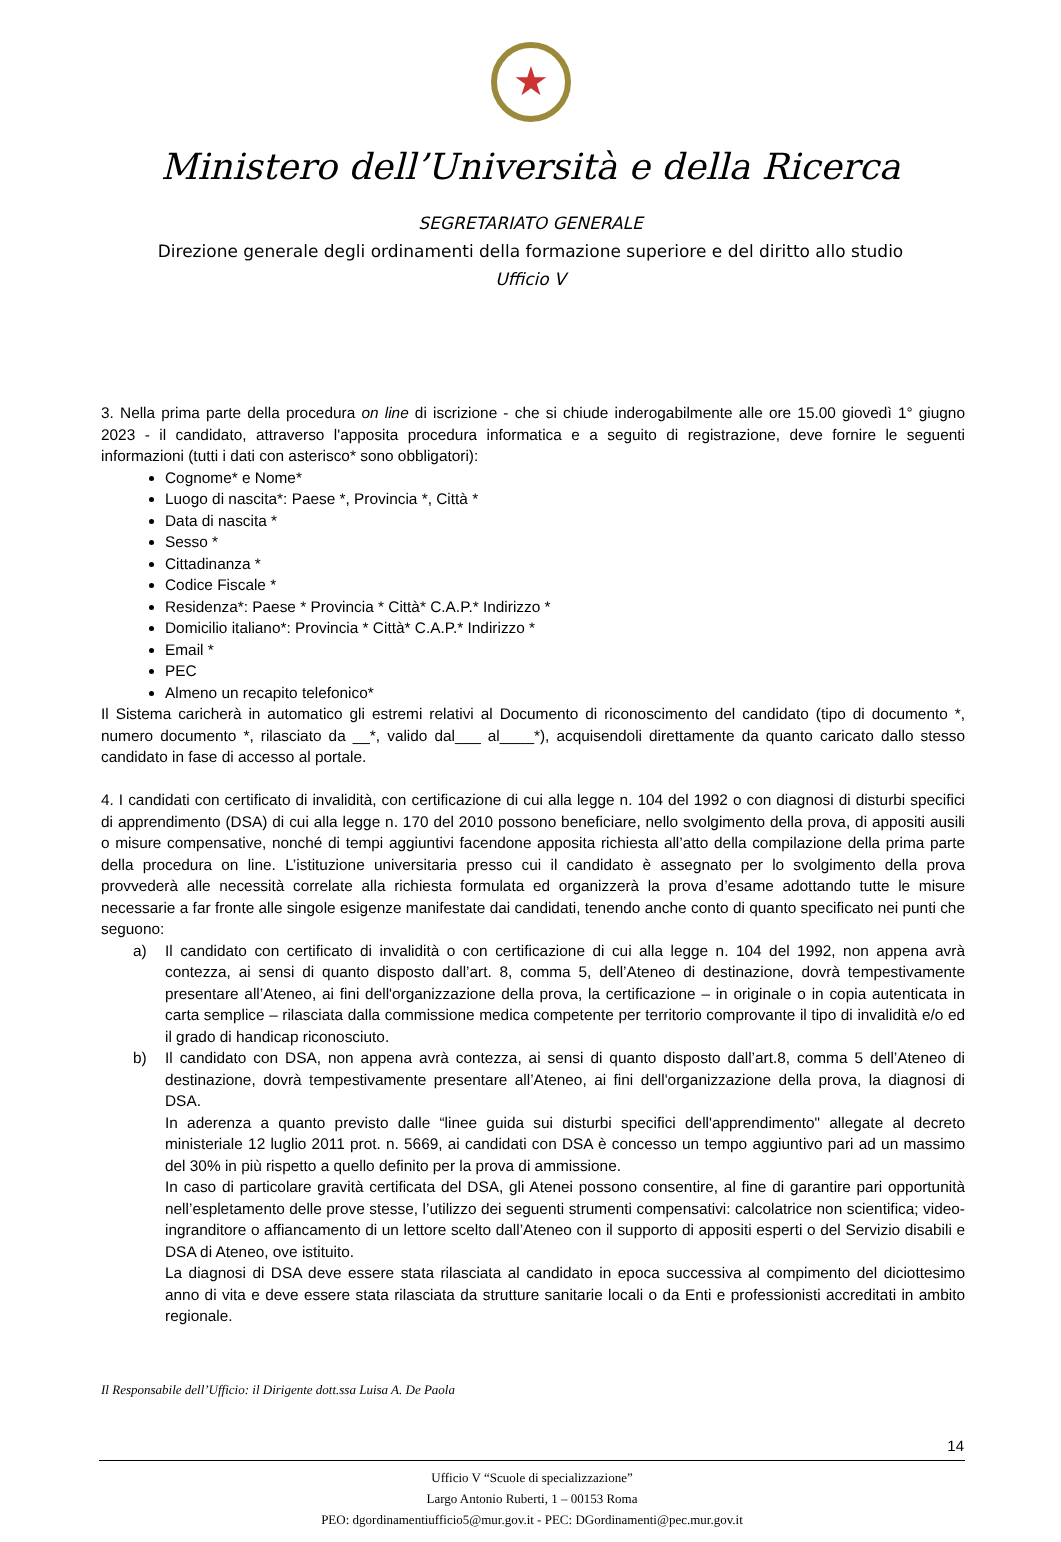★
Ministero dell’Università e della Ricerca
SEGRETARIATO GENERALE
Direzione generale degli ordinamenti della formazione superiore e del diritto allo studio
Ufficio V
3. Nella prima parte della procedura on line di iscrizione - che si chiude inderogabilmente alle ore 15.00 giovedì 1° giugno 2023 - il candidato, attraverso l'apposita procedura informatica e a seguito di registrazione, deve fornire le seguenti informazioni (tutti i dati con asterisco* sono obbligatori):
Cognome* e Nome*
Luogo di nascita*: Paese *, Provincia *, Città *
Data di nascita *
Sesso *
Cittadinanza *
Codice Fiscale *
Residenza*: Paese * Provincia * Città* C.A.P.* Indirizzo *
Domicilio italiano*: Provincia * Città* C.A.P.* Indirizzo *
Email *
PEC
Almeno un recapito telefonico*
Il Sistema caricherà in automatico gli estremi relativi al Documento di riconoscimento del candidato (tipo di documento *, numero documento *, rilasciato da __*, valido dal___ al____*), acquisendoli direttamente da quanto caricato dallo stesso candidato in fase di accesso al portale.
4. I candidati con certificato di invalidità, con certificazione di cui alla legge n. 104 del 1992 o con diagnosi di disturbi specifici di apprendimento (DSA) di cui alla legge n. 170 del 2010 possono beneficiare, nello svolgimento della prova, di appositi ausili o misure compensative, nonché di tempi aggiuntivi facendone apposita richiesta all’atto della compilazione della prima parte della procedura on line. L’istituzione universitaria presso cui il candidato è assegnato per lo svolgimento della prova provvederà alle necessità correlate alla richiesta formulata ed organizzerà la prova d’esame adottando tutte le misure necessarie a far fronte alle singole esigenze manifestate dai candidati, tenendo anche conto di quanto specificato nei punti che seguono:
a) Il candidato con certificato di invalidità o con certificazione di cui alla legge n. 104 del 1992, non appena avrà contezza, ai sensi di quanto disposto dall’art. 8, comma 5, dell’Ateneo di destinazione, dovrà tempestivamente presentare all’Ateneo, ai fini dell'organizzazione della prova, la certificazione – in originale o in copia autenticata in carta semplice – rilasciata dalla commissione medica competente per territorio comprovante il tipo di invalidità e/o ed il grado di handicap riconosciuto.
b) Il candidato con DSA, non appena avrà contezza, ai sensi di quanto disposto dall’art.8, comma 5 dell’Ateneo di destinazione, dovrà tempestivamente presentare all’Ateneo, ai fini dell'organizzazione della prova, la diagnosi di DSA.
In aderenza a quanto previsto dalle “linee guida sui disturbi specifici dell'apprendimento" allegate al decreto ministeriale 12 luglio 2011 prot. n. 5669, ai candidati con DSA è concesso un tempo aggiuntivo pari ad un massimo del 30% in più rispetto a quello definito per la prova di ammissione.
In caso di particolare gravità certificata del DSA, gli Atenei possono consentire, al fine di garantire pari opportunità nell’espletamento delle prove stesse, l’utilizzo dei seguenti strumenti compensativi: calcolatrice non scientifica; video-ingranditore o affiancamento di un lettore scelto dall’Ateneo con il supporto di appositi esperti o del Servizio disabili e DSA di Ateneo, ove istituito.
La diagnosi di DSA deve essere stata rilasciata al candidato in epoca successiva al compimento del diciottesimo anno di vita e deve essere stata rilasciata da strutture sanitarie locali o da Enti e professionisti accreditati in ambito regionale.
Il Responsabile dell’Ufficio: il Dirigente dott.ssa Luisa A. De Paola
14
Ufficio V “Scuole di specializzazione”
Largo Antonio Ruberti, 1 – 00153 Roma
PEO: dgordinamentiufficio5@mur.gov.it - PEC: DGordinamenti@pec.mur.gov.it